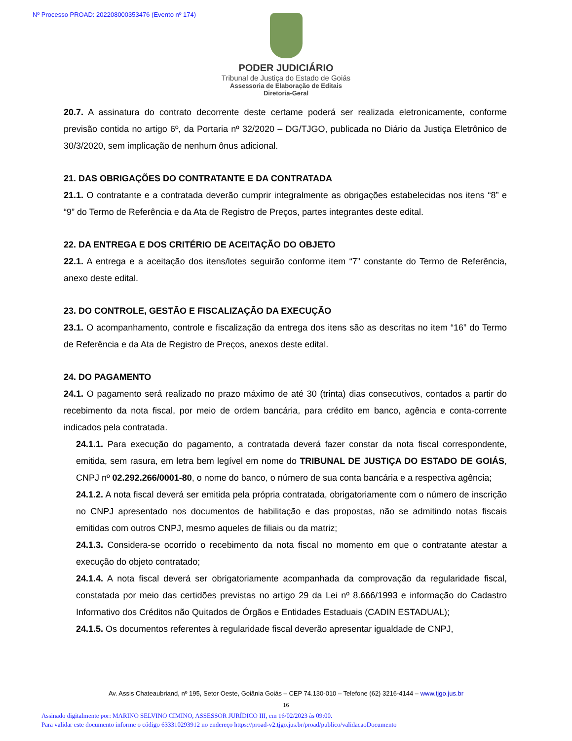Nº Processo PROAD: 202208000353476 (Evento nº 174)
PODER JUDICIÁRIO
Tribunal de Justiça do Estado de Goiás
Assessoria de Elaboração de Editais
Diretoria-Geral
20.7. A assinatura do contrato decorrente deste certame poderá ser realizada eletronicamente, conforme previsão contida no artigo 6º, da Portaria nº 32/2020 – DG/TJGO, publicada no Diário da Justiça Eletrônico de 30/3/2020, sem implicação de nenhum ônus adicional.
21. DAS OBRIGAÇÕES DO CONTRATANTE E DA CONTRATADA
21.1. O contratante e a contratada deverão cumprir integralmente as obrigações estabelecidas nos itens “8” e “9” do Termo de Referência e da Ata de Registro de Preços, partes integrantes deste edital.
22. DA ENTREGA E DOS CRITÉRIO DE ACEITAÇÃO DO OBJETO
22.1. A entrega e a aceitação dos itens/lotes seguirão conforme item “7” constante do Termo de Referência, anexo deste edital.
23. DO CONTROLE, GESTÃO E FISCALIZAÇÃO DA EXECUÇÃO
23.1. O acompanhamento, controle e fiscalização da entrega dos itens são as descritas no item “16” do Termo de Referência e da Ata de Registro de Preços, anexos deste edital.
24. DO PAGAMENTO
24.1. O pagamento será realizado no prazo máximo de até 30 (trinta) dias consecutivos, contados a partir do recebimento da nota fiscal, por meio de ordem bancária, para crédito em banco, agência e conta-corrente indicados pela contratada.
24.1.1. Para execução do pagamento, a contratada deverá fazer constar da nota fiscal correspondente, emitida, sem rasura, em letra bem legível em nome do TRIBUNAL DE JUSTIÇA DO ESTADO DE GOIÁS, CNPJ nº 02.292.266/0001-80, o nome do banco, o número de sua conta bancária e a respectiva agência;
24.1.2. A nota fiscal deverá ser emitida pela própria contratada, obrigatoriamente com o número de inscrição no CNPJ apresentado nos documentos de habilitação e das propostas, não se admitindo notas fiscais emitidas com outros CNPJ, mesmo aqueles de filiais ou da matriz;
24.1.3. Considera-se ocorrido o recebimento da nota fiscal no momento em que o contratante atestar a execução do objeto contratado;
24.1.4. A nota fiscal deverá ser obrigatoriamente acompanhada da comprovação da regularidade fiscal, constatada por meio das certidões previstas no artigo 29 da Lei nº 8.666/1993 e informação do Cadastro Informativo dos Créditos não Quitados de Órgãos e Entidades Estaduais (CADIN ESTADUAL);
24.1.5. Os documentos referentes à regularidade fiscal deverão apresentar igualdade de CNPJ,
Av. Assis Chateaubriand, nº 195, Setor Oeste, Goiânia Goiás – CEP 74.130-010 – Telefone (62) 3216-4144 – www.tjgo.jus.br
16
Assinado digitalmente por: MARINO SELVINO CIMINO, ASSESSOR JURÍDICO III, em 16/02/2023 às 09:00.
Para validar este documento informe o código 633310293912 no endereço https://proad-v2.tjgo.jus.br/proad/publico/validacaoDocumento